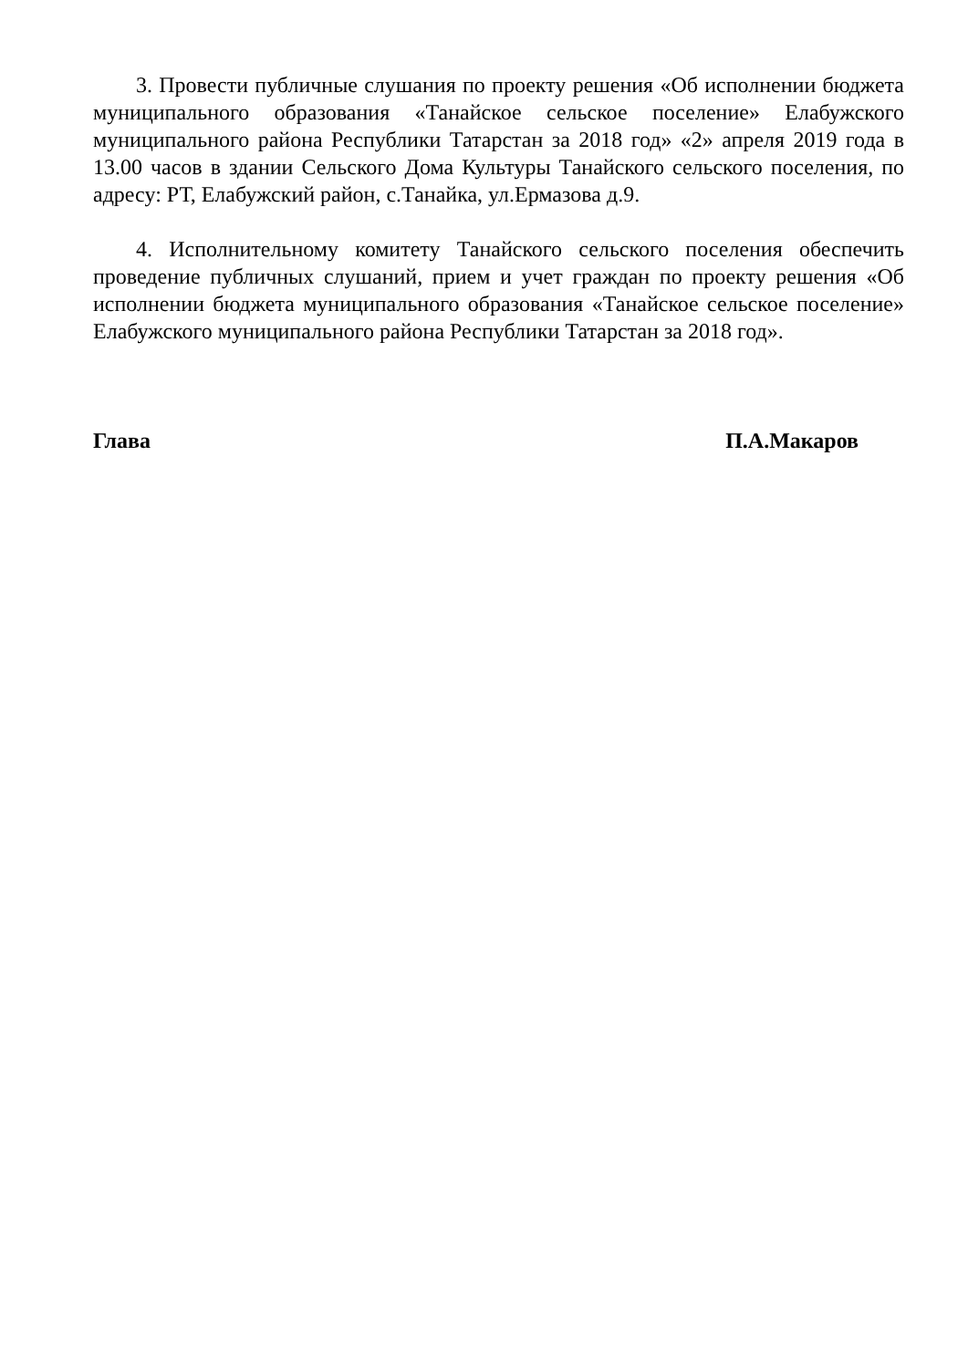3. Провести публичные слушания по проекту решения «Об исполнении бюджета муниципального образования «Танайское сельское поселение» Елабужского муниципального района Республики Татарстан за 2018 год» «2» апреля 2019 года в 13.00 часов в здании Сельского Дома Культуры Танайского сельского поселения, по адресу: РТ, Елабужский район, с.Танайка, ул.Ермазова д.9.
4. Исполнительному комитету Танайского сельского поселения обеспечить проведение публичных слушаний, прием и учет граждан по проекту решения «Об исполнении бюджета муниципального образования «Танайское сельское поселение» Елабужского муниципального района Республики Татарстан за 2018 год».
Глава П.А.Макаров